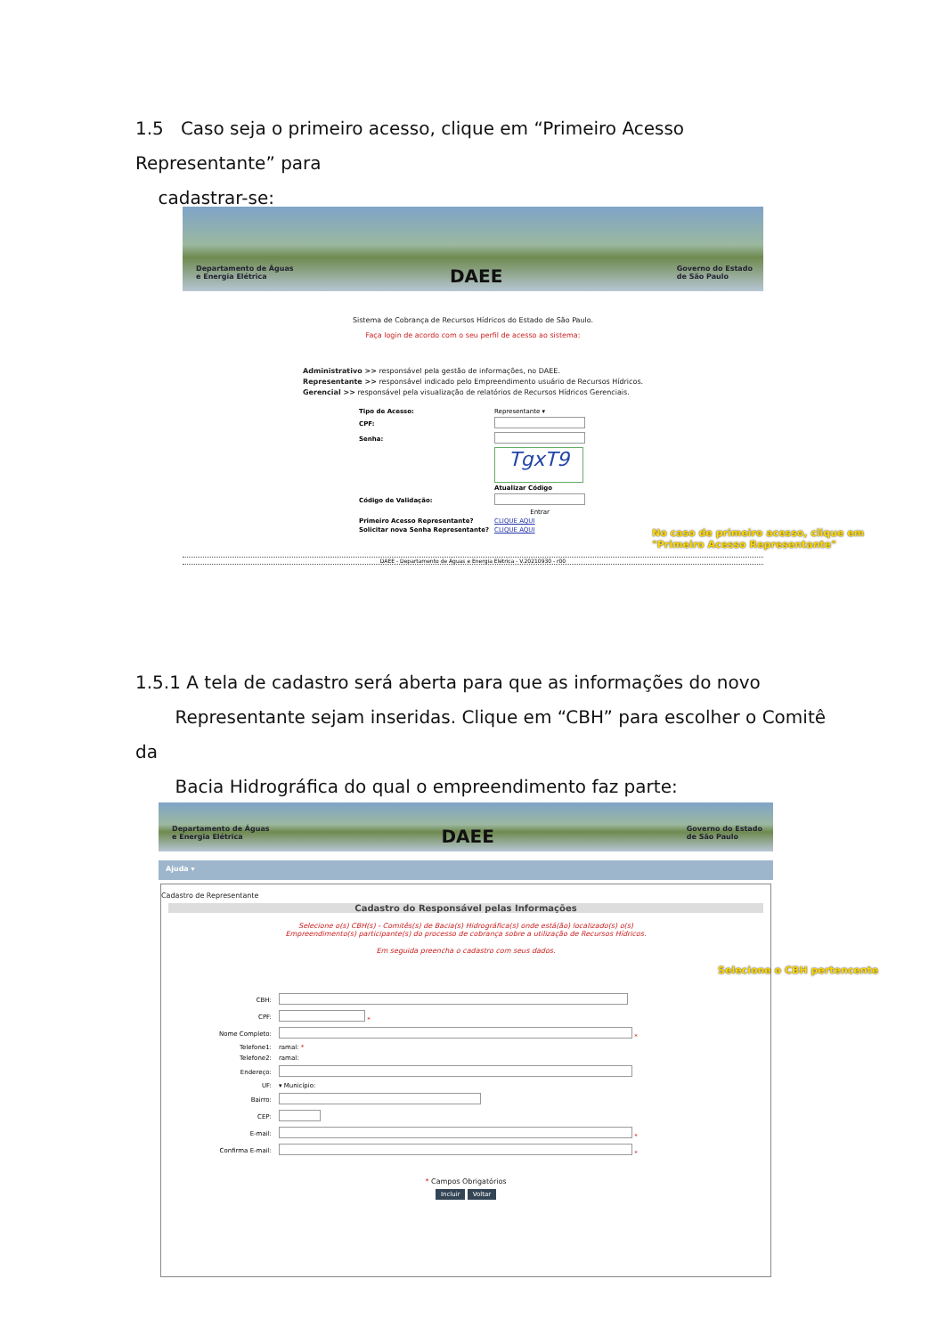1.5 Caso seja o primeiro acesso, clique em “Primeiro Acesso Representante” para
cadastrar-se:
Departamento de Águas
e Energia Elétrica DAEE Governo do Estado
de São Paulo
Sistema de Cobrança de Recursos Hídricos do Estado de São Paulo.
Faça login de acordo com o seu perfil de acesso ao sistema:
Administrativo >> responsável pela gestão de informações, no DAEE.
Representante >> responsável indicado pelo Empreendimento usuário de Recursos Hídricos.
Gerencial >> responsável pela visualização de relatórios de Recursos Hídricos Gerenciais.
| Tipo de Acesso: | Representante ▾ |
| CPF: | |
| Senha: | |
| | TgxT9 |
| | Atualizar Código |
| Código de Validação: | |
| | Entrar |
| Primeiro Acesso Representante? | CLIQUE AQUI |
| Solicitar nova Senha Representante? | CLIQUE AQUI |
DAEE - Departamento de Águas e Energia Elétrica - V.20210930 - r00
No caso de primeiro acesso, clique em
"Primeiro Acesso Representante"
1.5.1 A tela de cadastro será aberta para que as informações do novo
Representante sejam inseridas. Clique em “CBH” para escolher o Comitê da
Bacia Hidrográfica do qual o empreendimento faz parte:
Departamento de Águas
e Energia Elétrica DAEE Governo do Estado
de São Paulo
Ajuda ▾
Cadastro de Representante
Cadastro do Responsável pelas Informações
Selecione o(s) CBH(s) - Comitês(s) de Bacia(s) Hidrográfica(s) onde está(ão) localizado(s) o(s)
Empreendimento(s) participante(s) do processo de cobrança sobre a utilização de Recursos Hídricos.
Em seguida preencha o cadastro com seus dados.
| CBH: | |
| CPF: | * |
| Nome Completo: | * |
| Telefone1: | ramal: * |
| Telefone2: | ramal: |
| Endereço: | |
| UF: | ▾ Município: |
| Bairro: | |
| CEP: | |
| E-mail: | * |
| Confirma E-mail: | * |
* Campos Obrigatórios
Incluir Voltar
Selecione o CBH pertencente